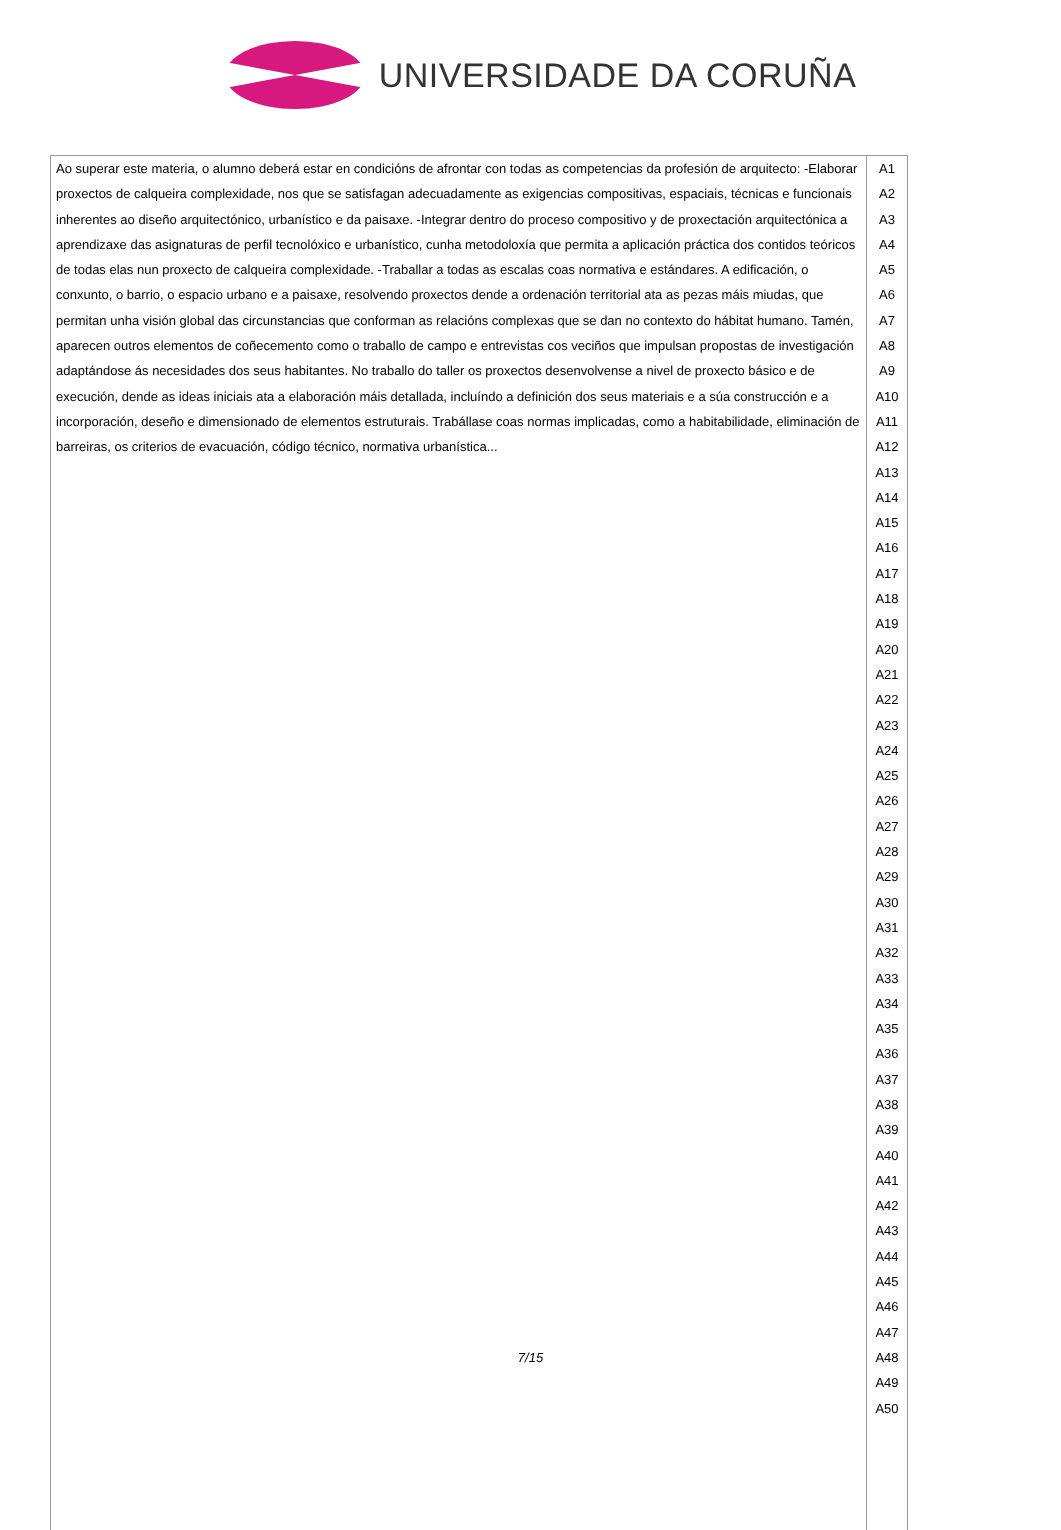UNIVERSIDADE DA CORUÑA
| Ao superar este materia, o alumno deberá estar en condicións de afrontar con todas as competencias da profesión de arquitecto: -Elaborar proxectos de calqueira complexidade, nos que se satisfagan adecuadamente as exigencias compositivas, espaciais, técnicas e funcionais inherentes ao diseño arquitectónico, urbanístico e da paisaxe. -Integrar dentro do proceso compositivo y de proxectación arquitectónica a aprendizaxe das asignaturas de perfil tecnolóxico e urbanístico, cunha metodoloxía que permita a aplicación práctica dos contidos teóricos de todas elas nun proxecto de calqueira complexidade. -Traballar a todas as escalas coas normativa e estándares. A edificación, o conxunto, o barrio, o espacio urbano e a paisaxe, resolvendo proxectos dende a ordenación territorial ata as pezas máis miudas, que permitan unha visión global das circunstancias que conforman as relacións complexas que se dan no contexto do hábitat humano. Tamén, aparecen outros elementos de coñecemento como o traballo de campo e entrevistas cos veciños que impulsan propostas de investigación adaptándose ás necesidades dos seus habitantes. No traballo do taller os proxectos desenvolvense a nivel de proxecto básico e de execución, dende as ideas iniciais ata a elaboración máis detallada, incluíndo a definición dos seus materiais e a súa construcción e a incorporación, deseño e dimensionado de elementos estruturais. Trabállase coas normas implicadas, como a habitabilidade, eliminación de barreiras, os criterios de evacuación, código técnico, normativa urbanística... | A1 A2 A3 A4 A5 A6 A7 A8 A9 A10 A11 A12 A13 A14 A15 A16 A17 A18 A19 A20 A21 A22 A23 A24 A25 A26 A27 A28 A29 A30 A31 A32 A33 A34 A35 A36 A37 A38 A39 A40 A41 A42 A43 A44 A45 A46 A47 A48 A49 A50 |
7/15